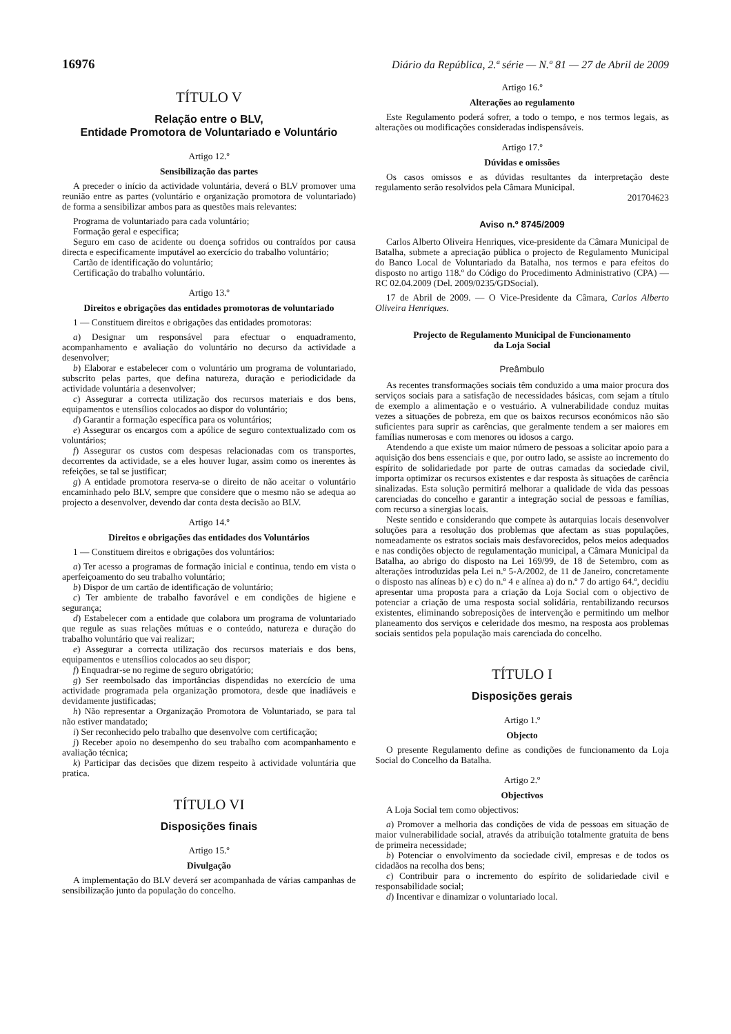16976 Diário da República, 2.ª série — N.º 81 — 27 de Abril de 2009
TÍTULO V
Relação entre o BLV,
Entidade Promotora de Voluntariado e Voluntário
Artigo 12.º
Sensibilização das partes
A preceder o início da actividade voluntária, deverá o BLV promover uma reunião entre as partes (voluntário e organização promotora de voluntariado) de forma a sensibilizar ambos para as questões mais relevantes:
Programa de voluntariado para cada voluntário;
Formação geral e especifica;
Seguro em caso de acidente ou doença sofridos ou contraídos por causa directa e especificamente imputável ao exercício do trabalho voluntário;
Cartão de identificação do voluntário;
Certificação do trabalho voluntário.
Artigo 13.º
Direitos e obrigações das entidades promotoras de voluntariado
1 — Constituem direitos e obrigações das entidades promotoras:
a) Designar um responsável para efectuar o enquadramento, acompanhamento e avaliação do voluntário no decurso da actividade a desenvolver;
b) Elaborar e estabelecer com o voluntário um programa de voluntariado, subscrito pelas partes, que defina natureza, duração e periodicidade da actividade voluntária a desenvolver;
c) Assegurar a correcta utilização dos recursos materiais e dos bens, equipamentos e utensílios colocados ao dispor do voluntário;
d) Garantir a formação específica para os voluntários;
e) Assegurar os encargos com a apólice de seguro contextualizado com os voluntários;
f) Assegurar os custos com despesas relacionadas com os transportes, decorrentes da actividade, se a eles houver lugar, assim como os inerentes às refeições, se tal se justificar;
g) A entidade promotora reserva-se o direito de não aceitar o voluntário encaminhado pelo BLV, sempre que considere que o mesmo não se adequa ao projecto a desenvolver, devendo dar conta desta decisão ao BLV.
Artigo 14.º
Direitos e obrigações das entidades dos Voluntários
1 — Constituem direitos e obrigações dos voluntários:
a) Ter acesso a programas de formação inicial e continua, tendo em vista o aperfeiçoamento do seu trabalho voluntário;
b) Dispor de um cartão de identificação de voluntário;
c) Ter ambiente de trabalho favorável e em condições de higiene e segurança;
d) Estabelecer com a entidade que colabora um programa de voluntariado que regule as suas relações mútuas e o conteúdo, natureza e duração do trabalho voluntário que vai realizar;
e) Assegurar a correcta utilização dos recursos materiais e dos bens, equipamentos e utensílios colocados ao seu dispor;
f) Enquadrar-se no regime de seguro obrigatório;
g) Ser reembolsado das importâncias dispendidas no exercício de uma actividade programada pela organização promotora, desde que inadiáveis e devidamente justificadas;
h) Não representar a Organização Promotora de Voluntariado, se para tal não estiver mandatado;
i) Ser reconhecido pelo trabalho que desenvolve com certificação;
j) Receber apoio no desempenho do seu trabalho com acompanhamento e avaliação técnica;
k) Participar das decisões que dizem respeito à actividade voluntária que pratica.
TÍTULO VI
Disposições finais
Artigo 15.º
Divulgação
A implementação do BLV deverá ser acompanhada de várias campanhas de sensibilização junto da população do concelho.
Artigo 16.º
Alterações ao regulamento
Este Regulamento poderá sofrer, a todo o tempo, e nos termos legais, as alterações ou modificações consideradas indispensáveis.
Artigo 17.º
Dúvidas e omissões
Os casos omissos e as dúvidas resultantes da interpretação deste regulamento serão resolvidos pela Câmara Municipal.
201704623
Aviso n.º 8745/2009
Carlos Alberto Oliveira Henriques, vice-presidente da Câmara Municipal de Batalha, submete a apreciação pública o projecto de Regulamento Municipal do Banco Local de Voluntariado da Batalha, nos termos e para efeitos do disposto no artigo 118.º do Código do Procedimento Administrativo (CPA) — RC 02.04.2009 (Del. 2009/0235/GDSocial).
17 de Abril de 2009. — O Vice-Presidente da Câmara, Carlos Alberto Oliveira Henriques.
Projecto de Regulamento Municipal de Funcionamento
da Loja Social
Preâmbulo
As recentes transformações sociais têm conduzido a uma maior procura dos serviços sociais para a satisfação de necessidades básicas, com sejam a título de exemplo a alimentação e o vestuário. A vulnerabilidade conduz muitas vezes a situações de pobreza, em que os baixos recursos económicos não são suficientes para suprir as carências, que geralmente tendem a ser maiores em famílias numerosas e com menores ou idosos a cargo.
Atendendo a que existe um maior número de pessoas a solicitar apoio para a aquisição dos bens essenciais e que, por outro lado, se assiste ao incremento do espírito de solidariedade por parte de outras camadas da sociedade civil, importa optimizar os recursos existentes e dar resposta às situações de carência sinalizadas. Esta solução permitirá melhorar a qualidade de vida das pessoas carenciadas do concelho e garantir a integração social de pessoas e famílias, com recurso a sinergias locais.
Neste sentido e considerando que compete às autarquias locais desenvolver soluções para a resolução dos problemas que afectam as suas populações, nomeadamente os estratos sociais mais desfavorecidos, pelos meios adequados e nas condições objecto de regulamentação municipal, a Câmara Municipal da Batalha, ao abrigo do disposto na Lei 169/99, de 18 de Setembro, com as alterações introduzidas pela Lei n.º 5-A/2002, de 11 de Janeiro, concretamente o disposto nas alíneas b) e c) do n.º 4 e alínea a) do n.º 7 do artigo 64.º, decidiu apresentar uma proposta para a criação da Loja Social com o objectivo de potenciar a criação de uma resposta social solidária, rentabilizando recursos existentes, eliminando sobreposições de intervenção e permitindo um melhor planeamento dos serviços e celeridade dos mesmo, na resposta aos problemas sociais sentidos pela população mais carenciada do concelho.
TÍTULO I
Disposições gerais
Artigo 1.º
Objecto
O presente Regulamento define as condições de funcionamento da Loja Social do Concelho da Batalha.
Artigo 2.º
Objectivos
A Loja Social tem como objectivos:
a) Promover a melhoria das condições de vida de pessoas em situação de maior vulnerabilidade social, através da atribuição totalmente gratuita de bens de primeira necessidade;
b) Potenciar o envolvimento da sociedade civil, empresas e de todos os cidadãos na recolha dos bens;
c) Contribuir para o incremento do espírito de solidariedade civil e responsabilidade social;
d) Incentivar e dinamizar o voluntariado local.